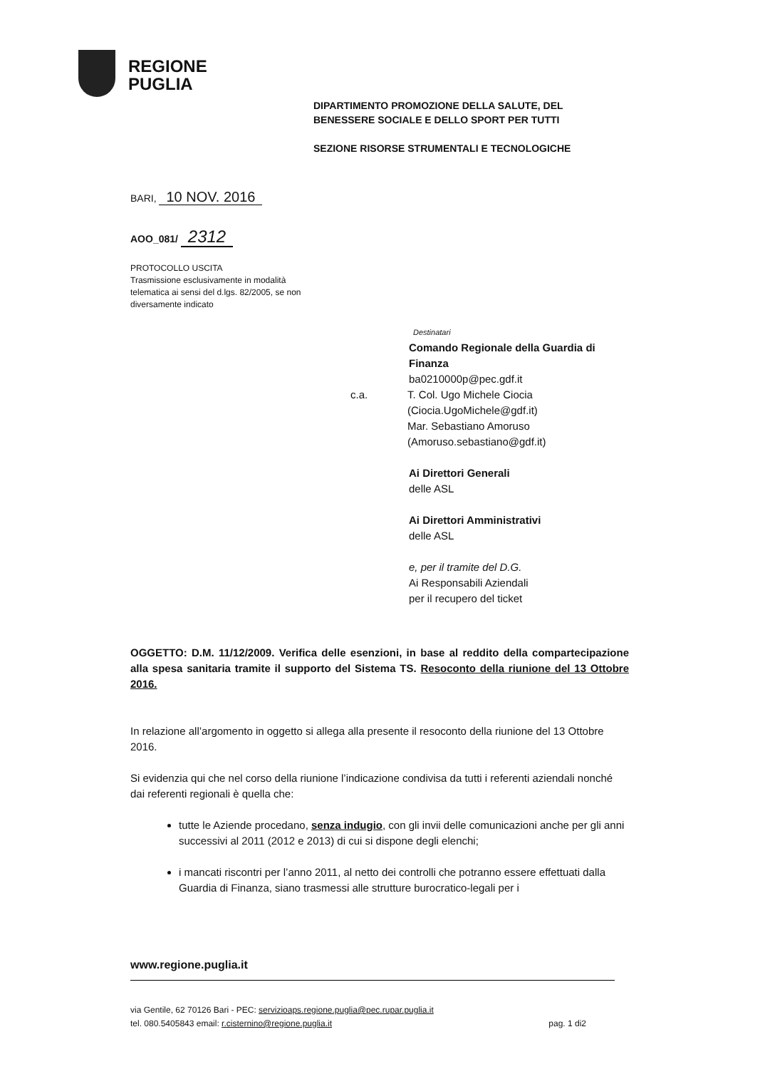REGIONE
PUGLIA
DIPARTIMENTO PROMOZIONE DELLA SALUTE, DEL
BENESSERE SOCIALE E DELLO SPORT PER TUTTI
SEZIONE RISORSE STRUMENTALI E TECNOLOGICHE
BARI, 10 NOV. 2016
AOO_081/ 2312
PROTOCOLLO USCITA
Trasmissione esclusivamente in modalità telematica ai sensi del d.lgs. 82/2005, se non diversamente indicato
Destinatari
Comando Regionale della Guardia di
Finanza
ba0210000p@pec.gdf.it
c.a. T. Col. Ugo Michele Ciocia
(Ciocia.UgoMichele@gdf.it)
Mar. Sebastiano Amoruso
(Amoruso.sebastiano@gdf.it)
Ai Direttori Generali
delle ASL
Ai Direttori Amministrativi
delle ASL
e, per il tramite del D.G.
Ai Responsabili Aziendali
per il recupero del ticket
OGGETTO: D.M. 11/12/2009. Verifica delle esenzioni, in base al reddito della compartecipazione alla spesa sanitaria tramite il supporto del Sistema TS. Resoconto della riunione del 13 Ottobre 2016.
In relazione all’argomento in oggetto si allega alla presente il resoconto della riunione del 13 Ottobre 2016.
Si evidenzia qui che nel corso della riunione l’indicazione condivisa da tutti i referenti aziendali nonché dai referenti regionali è quella che:
tutte le Aziende procedano, senza indugio, con gli invii delle comunicazioni anche per gli anni successivi al 2011 (2012 e 2013) di cui si dispone degli elenchi;
i mancati riscontri per l’anno 2011, al netto dei controlli che potranno essere effettuati dalla Guardia di Finanza, siano trasmessi alle strutture burocratico-legali per i
www.regione.puglia.it
via Gentile, 62 70126 Bari - PEC: servizioaps.regione.puglia@pec.rupar.puglia.it
tel. 080.5405843 email: r.cisternino@regione.puglia.it pag. 1 di2